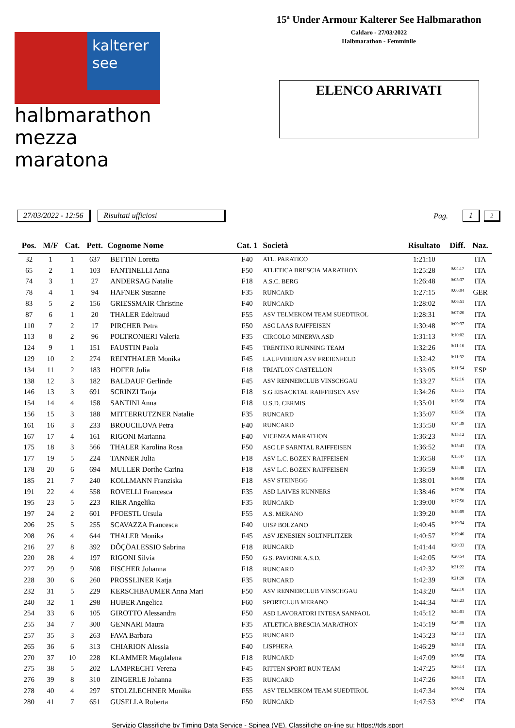kalterer
see
halbmarathon
mezza maratona
15ª Under Armour Kalterer See Halbmarathon
Caldaro - 27/03/2022
Halbmarathon - Femminile
ELENCO ARRIVATI
27/03/2022 - 12:56 Risultati ufficiosi Pag. 1 2
| Pos. | M/F | Cat. | Pett. | Cognome Nome | Cat. 1 | Società | Risultato | Diff. | Naz. |
| --- | --- | --- | --- | --- | --- | --- | --- | --- | --- |
| 32 | 1 | 1 | 637 | BETTIN Loretta | F40 | ATL. PARATICO | 1:21:10 | | ITA |
| 65 | 2 | 1 | 103 | FANTINELLI Anna | F50 | ATLETICA BRESCIA MARATHON | 1:25:28 | 0:04:17 | ITA |
| 74 | 3 | 1 | 27 | ANDERSAG Natalie | F18 | A.S.C. BERG | 1:26:48 | 0:05:37 | ITA |
| 78 | 4 | 1 | 94 | HAFNER Susanne | F35 | RUNCARD | 1:27:15 | 0:06:04 | GER |
| 83 | 5 | 2 | 156 | GRIESSMAIR Christine | F40 | RUNCARD | 1:28:02 | 0:06:51 | ITA |
| 87 | 6 | 1 | 20 | THALER Edeltraud | F55 | ASV TELMEKOM TEAM SUEDTIROL | 1:28:31 | 0:07:20 | ITA |
| 110 | 7 | 2 | 17 | PIRCHER Petra | F50 | ASC LAAS RAIFFEISEN | 1:30:48 | 0:09:37 | ITA |
| 113 | 8 | 2 | 96 | POLTRONIERI Valeria | F35 | CIRCOLO MINERVA ASD | 1:31:13 | 0:10:02 | ITA |
| 124 | 9 | 1 | 151 | FAUSTIN Paola | F45 | TRENTINO RUNNING TEAM | 1:32:26 | 0:11:16 | ITA |
| 129 | 10 | 2 | 274 | REINTHALER Monika | F45 | LAUFVEREIN ASV FREIENFELD | 1:32:42 | 0:11:32 | ITA |
| 134 | 11 | 2 | 183 | HOFER Julia | F18 | TRIATLON CASTELLON | 1:33:05 | 0:11:54 | ESP |
| 138 | 12 | 3 | 182 | BALDAUF Gerlinde | F45 | ASV RENNERCLUB VINSCHGAU | 1:33:27 | 0:12:16 | ITA |
| 146 | 13 | 3 | 691 | SCRINZI Tanja | F18 | S.G EISACKTAL RAIFFEISEN ASV | 1:34:26 | 0:13:15 | ITA |
| 154 | 14 | 4 | 158 | SANTINI Anna | F18 | U.S.D. CERMIS | 1:35:01 | 0:13:50 | ITA |
| 156 | 15 | 3 | 188 | MITTERRUTZNER Natalie | F35 | RUNCARD | 1:35:07 | 0:13:56 | ITA |
| 161 | 16 | 3 | 233 | BROUCILOVA Petra | F40 | RUNCARD | 1:35:50 | 0:14:39 | ITA |
| 167 | 17 | 4 | 161 | RIGONI Marianna | F40 | VICENZA MARATHON | 1:36:23 | 0:15:12 | ITA |
| 175 | 18 | 3 | 566 | THALER Karolina Rosa | F50 | ASC LF SARNTAL RAIFFEISEN | 1:36:52 | 0:15:41 | ITA |
| 177 | 19 | 5 | 224 | TANNER Julia | F18 | ASV L.C. BOZEN RAIFFEISEN | 1:36:58 | 0:15:47 | ITA |
| 178 | 20 | 6 | 694 | MULLER Dorthe Carina | F18 | ASV L.C. BOZEN RAIFFEISEN | 1:36:59 | 0:15:48 | ITA |
| 185 | 21 | 7 | 240 | KOLLMANN Franziska | F18 | ASV STEINEGG | 1:38:01 | 0:16:50 | ITA |
| 191 | 22 | 4 | 558 | ROVELLI Francesca | F35 | ASD LAIVES RUNNERS | 1:38:46 | 0:17:36 | ITA |
| 195 | 23 | 5 | 223 | RIER Angelika | F35 | RUNCARD | 1:39:00 | 0:17:50 | ITA |
| 197 | 24 | 2 | 601 | PFOESTL Ursula | F55 | A.S. MERANO | 1:39:20 | 0:18:09 | ITA |
| 206 | 25 | 5 | 255 | SCAVAZZA Francesca | F40 | UISP BOLZANO | 1:40:45 | 0:19:34 | ITA |
| 208 | 26 | 4 | 644 | THALER Monika | F45 | ASV JENESIEN SOLTNFLITZER | 1:40:57 | 0:19:46 | ITA |
| 216 | 27 | 8 | 392 | DÔÇÖALESSIO Sabrina | F18 | RUNCARD | 1:41:44 | 0:20:33 | ITA |
| 220 | 28 | 4 | 197 | RIGONI Silvia | F50 | G.S. PAVIONE A.S.D. | 1:42:05 | 0:20:54 | ITA |
| 227 | 29 | 9 | 508 | FISCHER Johanna | F18 | RUNCARD | 1:42:32 | 0:21:22 | ITA |
| 228 | 30 | 6 | 260 | PROSSLINER Katja | F35 | RUNCARD | 1:42:39 | 0:21:28 | ITA |
| 232 | 31 | 5 | 229 | KERSCHBAUMER Anna Mari | F50 | ASV RENNERCLUB VINSCHGAU | 1:43:20 | 0:22:10 | ITA |
| 240 | 32 | 1 | 298 | HUBER Angelica | F60 | SPORTCLUB MERANO | 1:44:34 | 0:23:23 | ITA |
| 254 | 33 | 6 | 105 | GIROTTO Alessandra | F50 | ASD LAVORATORI INTESA SANPAOL | 1:45:12 | 0:24:01 | ITA |
| 255 | 34 | 7 | 300 | GENNARI Maura | F35 | ATLETICA BRESCIA MARATHON | 1:45:19 | 0:24:08 | ITA |
| 257 | 35 | 3 | 263 | FAVA Barbara | F55 | RUNCARD | 1:45:23 | 0:24:13 | ITA |
| 265 | 36 | 6 | 313 | CHIARION Alessia | F40 | LISPHERA | 1:46:29 | 0:25:18 | ITA |
| 270 | 37 | 10 | 228 | KLAMMER Magdalena | F18 | RUNCARD | 1:47:09 | 0:25:58 | ITA |
| 275 | 38 | 5 | 202 | LAMPRECHT Verena | F45 | RITTEN SPORT RUN TEAM | 1:47:25 | 0:26:14 | ITA |
| 276 | 39 | 8 | 310 | ZINGERLE Johanna | F35 | RUNCARD | 1:47:26 | 0:26:15 | ITA |
| 278 | 40 | 4 | 297 | STOLZLECHNER Monika | F55 | ASV TELMEKOM TEAM SUEDTIROL | 1:47:34 | 0:26:24 | ITA |
| 280 | 41 | 7 | 651 | GUSELLA Roberta | F50 | RUNCARD | 1:47:53 | 0:26:42 | ITA |
Servizio Classifiche by Timing Data Service - Spinea (VE). Classifiche on-line su: https://tds.sport